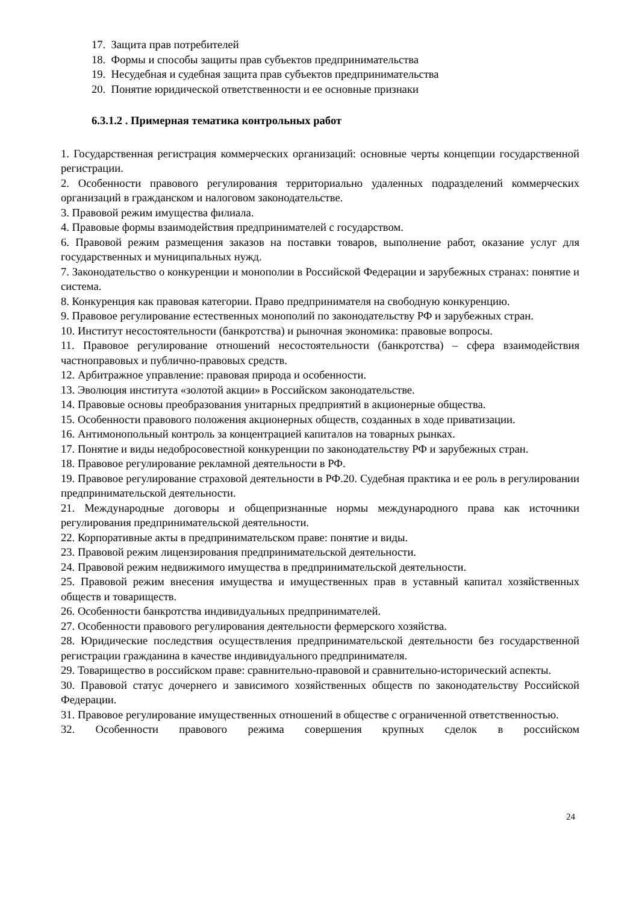17. Защита прав потребителей
18. Формы и способы защиты прав субъектов предпринимательства
19. Несудебная и судебная защита прав субъектов предпринимательства
20. Понятие юридической ответственности и ее основные признаки
6.3.1.2 . Примерная тематика контрольных работ
1. Государственная регистрация коммерческих организаций: основные черты концепции государственной регистрации.
2. Особенности правового регулирования территориально удаленных подразделений коммерческих организаций в гражданском и налоговом законодательстве.
3. Правовой режим имущества филиала.
4. Правовые формы взаимодействия предпринимателей с государством.
6. Правовой режим размещения заказов на поставки товаров, выполнение работ, оказание услуг для государственных и муниципальных нужд.
7. Законодательство о конкуренции и монополии в Российской Федерации и зарубежных странах: понятие и система.
8. Конкуренция как правовая категории. Право предпринимателя на свободную конкуренцию.
9. Правовое регулирование естественных монополий по законодательству РФ и зарубежных стран.
10. Институт несостоятельности (банкротства) и рыночная экономика: правовые вопросы.
11. Правовое регулирование отношений несостоятельности (банкротства) – сфера взаимодействия частноправовых и публично-правовых средств.
12. Арбитражное управление: правовая природа и особенности.
13. Эволюция института «золотой акции» в Российском законодательстве.
14. Правовые основы преобразования унитарных предприятий в акционерные общества.
15. Особенности правового положения акционерных обществ, созданных в ходе приватизации.
16. Антимонопольный контроль за концентрацией капиталов на товарных рынках.
17. Понятие и виды недобросовестной конкуренции по законодательству РФ и зарубежных стран.
18. Правовое регулирование рекламной деятельности в РФ.
19. Правовое регулирование страховой деятельности в РФ.20. Судебная практика и ее роль в регулировании предпринимательской деятельности.
21. Международные договоры и общепризнанные нормы международного права как источники регулирования предпринимательской деятельности.
22. Корпоративные акты в предпринимательском праве: понятие и виды.
23. Правовой режим лицензирования предпринимательской деятельности.
24. Правовой режим недвижимого имущества в предпринимательской деятельности.
25. Правовой режим внесения имущества и имущественных прав в уставный капитал хозяйственных обществ и товариществ.
26. Особенности банкротства индивидуальных предпринимателей.
27. Особенности правового регулирования деятельности фермерского хозяйства.
28. Юридические последствия осуществления предпринимательской деятельности без государственной регистрации гражданина в качестве индивидуального предпринимателя.
29. Товарищество в российском праве: сравнительно-правовой и сравнительно-исторический аспекты.
30. Правовой статус дочернего и зависимого хозяйственных обществ по законодательству Российской Федерации.
31. Правовое регулирование имущественных отношений в обществе с ограниченной ответственностью.
32. Особенности правового режима совершения крупных сделок в российском
24